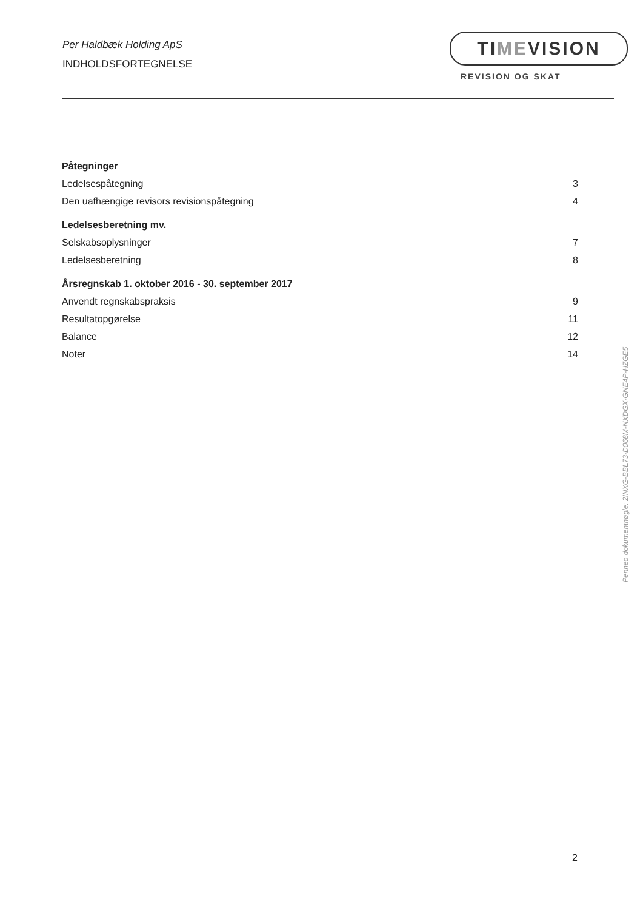Per Haldbæk Holding ApS
INDHOLDSFORTEGNELSE
TIMEVISION
REVISION OG SKAT
Påtegninger
Ledelsespåtegning 3
Den uafhængige revisors revisionspåtegning 4
Ledelsesberetning mv.
Selskabsoplysninger 7
Ledelsesberetning 8
Årsregnskab 1. oktober 2016 - 30. september 2017
Anvendt regnskabspraksis 9
Resultatopgørelse 11
Balance 12
Noter 14
Penneo dokumentnøgle: 2INXG-BBL73-D068M-NXDGX-GNE4P-HZGE5
2